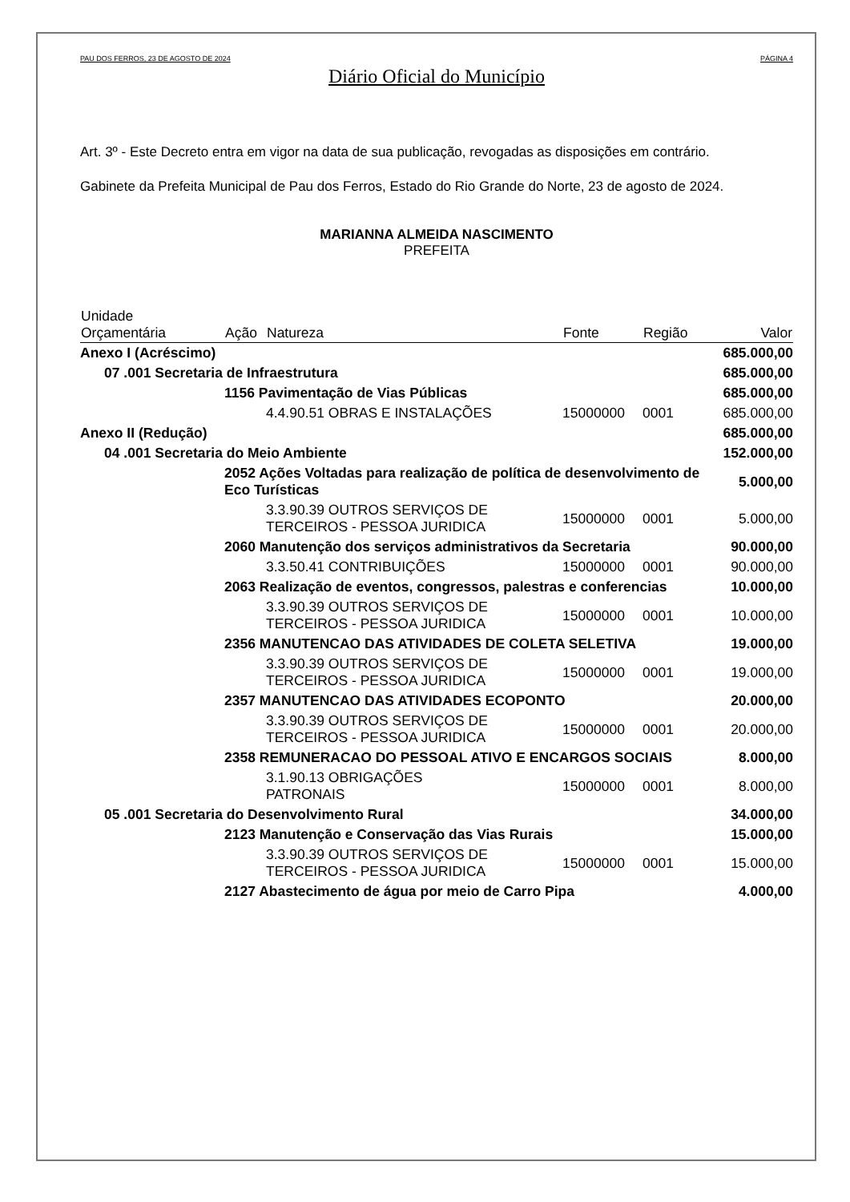PAU DOS FERROS, 23 DE AGOSTO DE 2024 PÁGINA 4
Diário Oficial do Município
Art. 3º - Este Decreto entra em vigor na data de sua publicação, revogadas as disposições em contrário.
Gabinete da Prefeita Municipal de Pau dos Ferros, Estado do Rio Grande do Norte, 23 de agosto de 2024.
MARIANNA ALMEIDA NASCIMENTO
PREFEITA
| Unidade Orçamentária | | Ação | Natureza | Fonte | Região | Valor |
| --- | --- | --- | --- | --- | --- | --- |
| Anexo I (Acréscimo) | | | | | | 685.000,00 |
| | 07 .001 Secretaria de Infraestrutura | | | | | 685.000,00 |
| | | 1156 Pavimentação de Vias Públicas | | | | 685.000,00 |
| | | | 4.4.90.51 OBRAS E INSTALAÇÕES | 15000000 | 0001 | 685.000,00 |
| Anexo II (Redução) | | | | | | 685.000,00 |
| | 04 .001 Secretaria do Meio Ambiente | | | | | 152.000,00 |
| | | 2052 Ações Voltadas para realização de política de desenvolvimento de Eco Turísticas | | | | 5.000,00 |
| | | | 3.3.90.39 OUTROS SERVIÇOS DE TERCEIROS - PESSOA JURIDICA | 15000000 | 0001 | 5.000,00 |
| | | 2060 Manutenção dos serviços administrativos da Secretaria | | | | 90.000,00 |
| | | | 3.3.50.41 CONTRIBUIÇÕES | 15000000 | 0001 | 90.000,00 |
| | | 2063 Realização de eventos, congressos, palestras e conferencias | | | | 10.000,00 |
| | | | 3.3.90.39 OUTROS SERVIÇOS DE TERCEIROS - PESSOA JURIDICA | 15000000 | 0001 | 10.000,00 |
| | | 2356 MANUTENCAO DAS ATIVIDADES DE COLETA SELETIVA | | | | 19.000,00 |
| | | | 3.3.90.39 OUTROS SERVIÇOS DE TERCEIROS - PESSOA JURIDICA | 15000000 | 0001 | 19.000,00 |
| | | 2357 MANUTENCAO DAS ATIVIDADES ECOPONTO | | | | 20.000,00 |
| | | | 3.3.90.39 OUTROS SERVIÇOS DE TERCEIROS - PESSOA JURIDICA | 15000000 | 0001 | 20.000,00 |
| | | 2358 REMUNERACAO DO PESSOAL ATIVO E ENCARGOS SOCIAIS | | | | 8.000,00 |
| | | | 3.1.90.13 OBRIGAÇÕES PATRONAIS | 15000000 | 0001 | 8.000,00 |
| | 05 .001 Secretaria do Desenvolvimento Rural | | | | | 34.000,00 |
| | | 2123 Manutenção e Conservação das Vias Rurais | | | | 15.000,00 |
| | | | 3.3.90.39 OUTROS SERVIÇOS DE TERCEIROS - PESSOA JURIDICA | 15000000 | 0001 | 15.000,00 |
| | | 2127 Abastecimento de água por meio de Carro Pipa | | | | 4.000,00 |